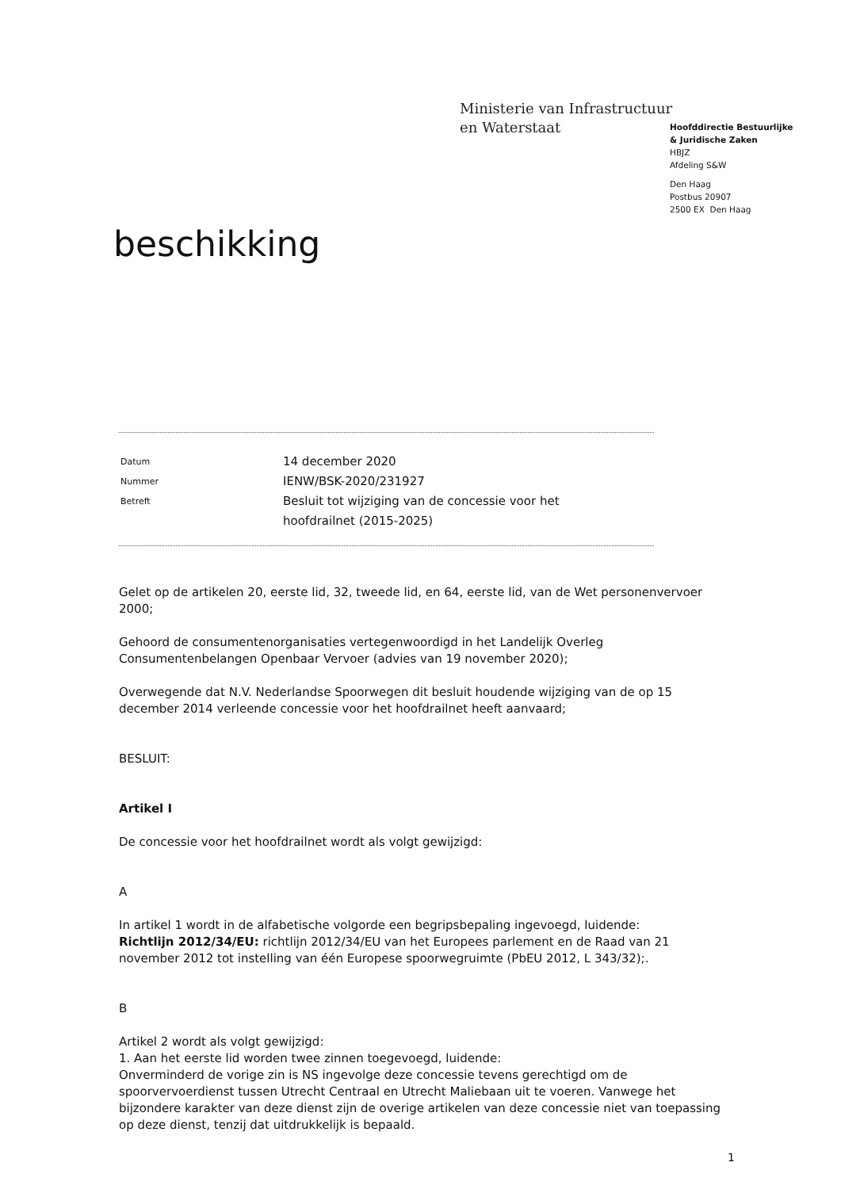Ministerie van Infrastructuur
en Waterstaat
Hoofddirectie Bestuurlijke
& Juridische Zaken
HBJZ
Afdeling S&W
Den Haag
Postbus 20907
2500 EX Den Haag
beschikking
Datum
14 december 2020
Nummer
IENW/BSK-2020/231927
Betreft
Besluit tot wijziging van de concessie voor het
hoofdrailnet (2015-2025)
Gelet op de artikelen 20, eerste lid, 32, tweede lid, en 64, eerste lid, van de Wet personenvervoer 2000;
Gehoord de consumentenorganisaties vertegenwoordigd in het Landelijk Overleg Consumentenbelangen Openbaar Vervoer (advies van 19 november 2020);
Overwegende dat N.V. Nederlandse Spoorwegen dit besluit houdende wijziging van de op 15 december 2014 verleende concessie voor het hoofdrailnet heeft aanvaard;
BESLUIT:
Artikel I
De concessie voor het hoofdrailnet wordt als volgt gewijzigd:
A
In artikel 1 wordt in de alfabetische volgorde een begripsbepaling ingevoegd, luidende:
Richtlijn 2012/34/EU: richtlijn 2012/34/EU van het Europees parlement en de Raad van 21 november 2012 tot instelling van één Europese spoorwegruimte (PbEU 2012, L 343/32);.
B
Artikel 2 wordt als volgt gewijzigd:
1. Aan het eerste lid worden twee zinnen toegevoegd, luidende:
Onverminderd de vorige zin is NS ingevolge deze concessie tevens gerechtigd om de spoorvervoerdienst tussen Utrecht Centraal en Utrecht Maliebaan uit te voeren. Vanwege het bijzondere karakter van deze dienst zijn de overige artikelen van deze concessie niet van toepassing op deze dienst, tenzij dat uitdrukkelijk is bepaald.
1